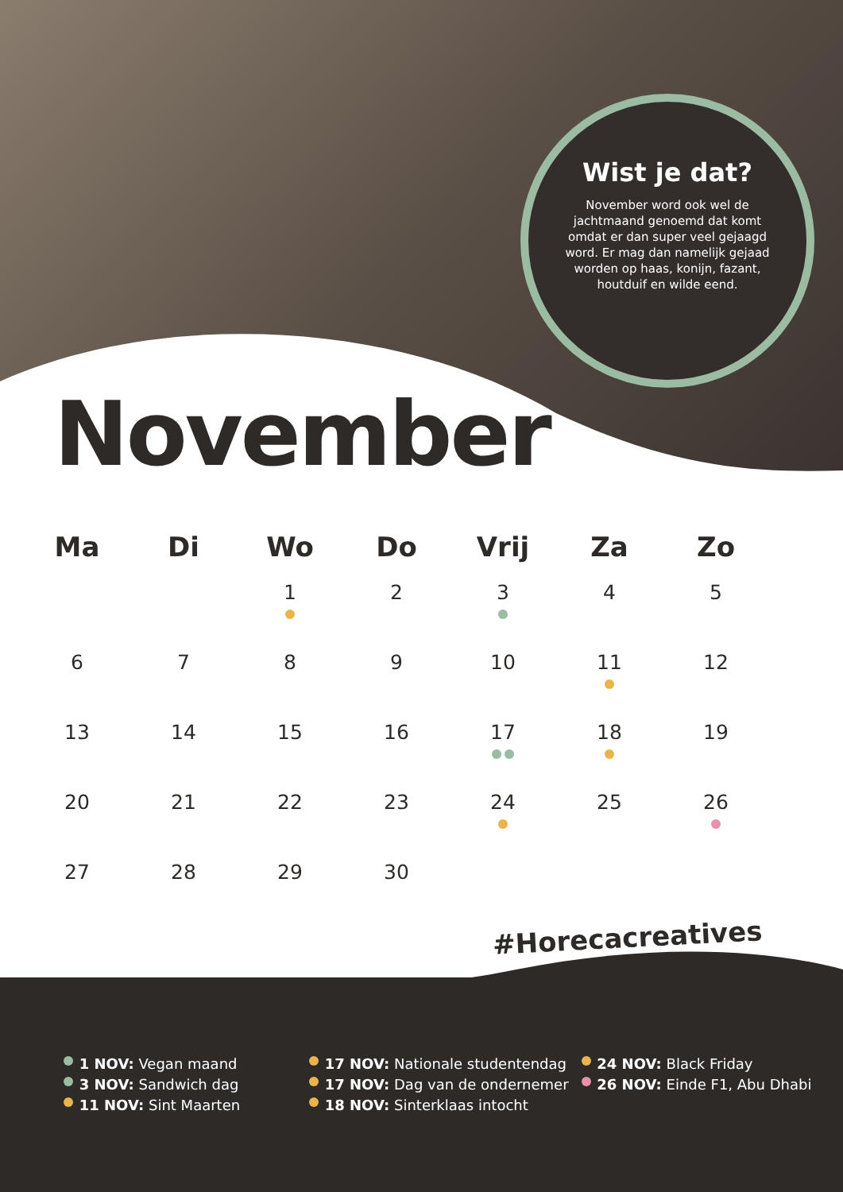Wist je dat?
November word ook wel de jachtmaand genoemd dat komt omdat er dan super veel gejaagd word. Er mag dan namelijk gejaad worden op haas, konijn, fazant, houtduif en wilde eend.
November
| Ma | Di | Wo | Do | Vrij | Za | Zo |
| --- | --- | --- | --- | --- | --- | --- |
| | | 1 | 2 | 3 | 4 | 5 |
| 6 | 7 | 8 | 9 | 10 | 11 | 12 |
| 13 | 14 | 15 | 16 | 17 | 18 | 19 |
| 20 | 21 | 22 | 23 | 24 | 25 | 26 |
| 27 | 28 | 29 | 30 | | | |
#Horecacreatives
1 NOV: Vegan maand
3 NOV: Sandwich dag
11 NOV: Sint Maarten
17 NOV: Nationale studentendag
17 NOV: Dag van de ondernemer
18 NOV: Sinterklaas intocht
24 NOV: Black Friday
26 NOV: Einde F1, Abu Dhabi